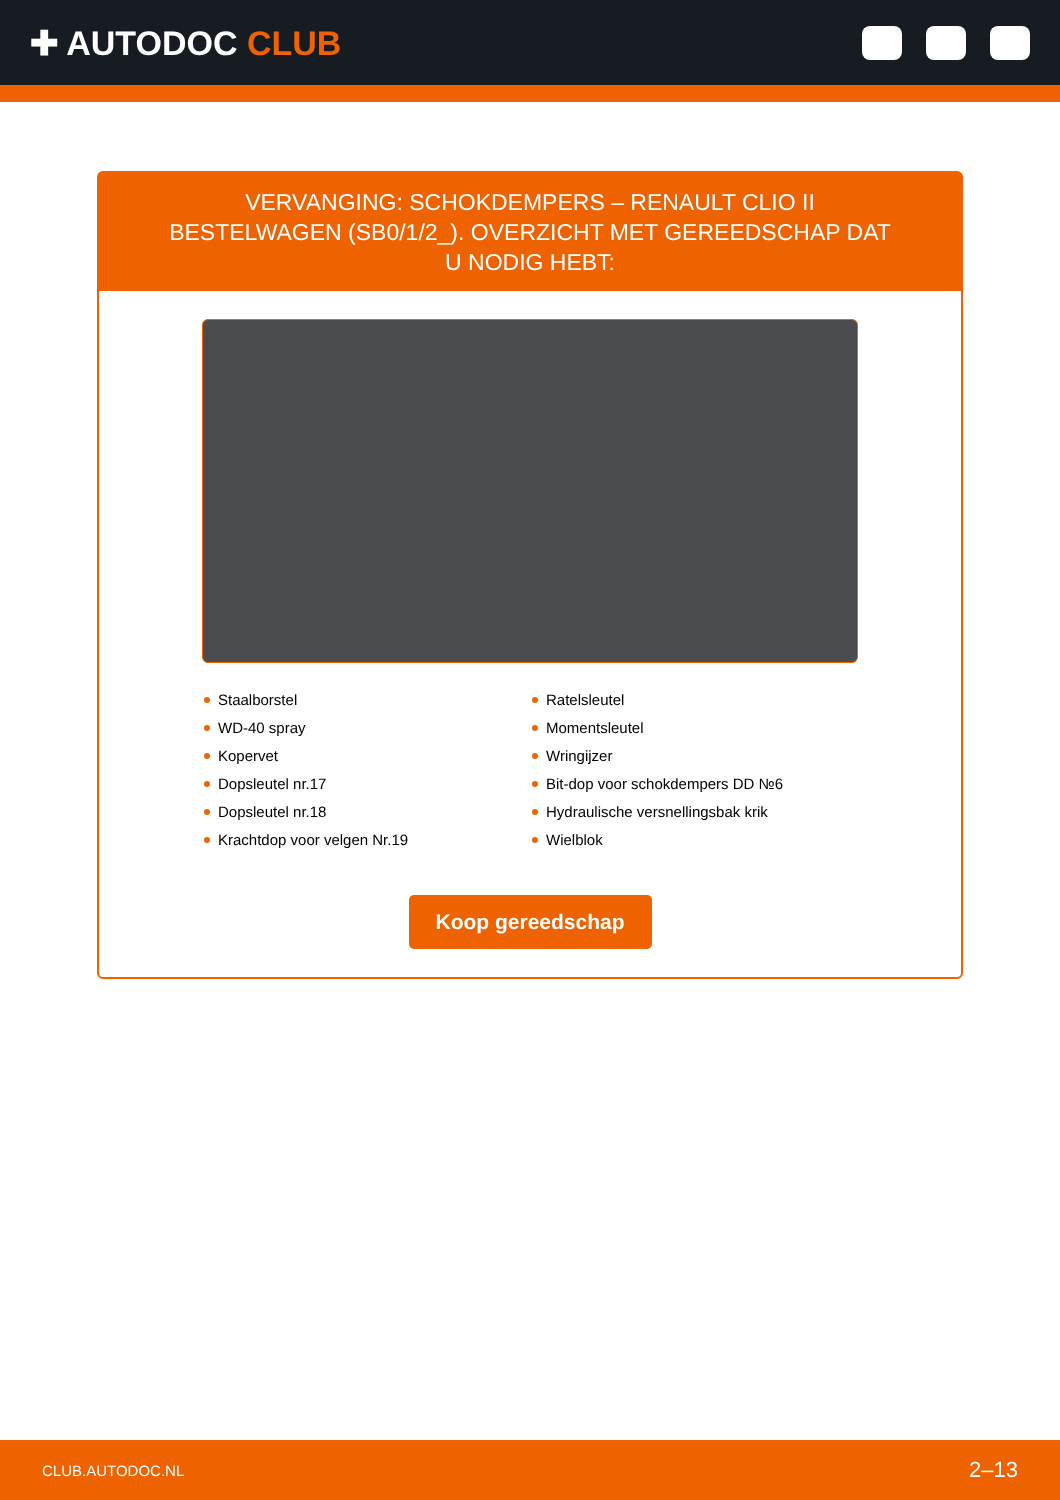✚ AUTODOC CLUB
VERVANGING: SCHOKDEMPERS – RENAULT CLIO II BESTELWAGEN (SB0/1/2_). OVERZICHT MET GEREEDSCHAP DAT U NODIG HEBT:
Staalborstel
WD-40 spray
Kopervet
Dopsleutel nr.17
Dopsleutel nr.18
Krachtdop voor velgen Nr.19
Ratelsleutel
Momentsleutel
Wringijzer
Bit-dop voor schokdempers DD №6
Hydraulische versnellingsbak krik
Wielblok
Koop gereedschap
CLUB.AUTODOC.NL 2–13